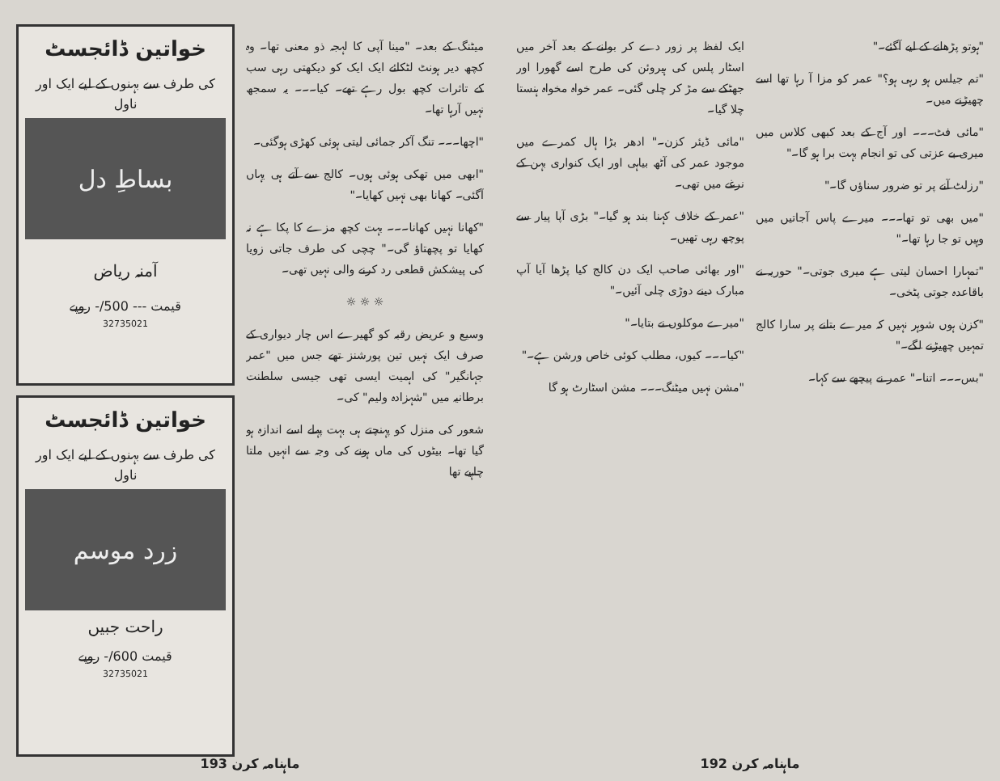میٹنگ کے بعد۔ "مینا آپی کا لہجہ ذو معنی تھا۔ وہ کچھ دیر ہونٹ لٹکائے ایک ایک کو دیکھتی رہی سب کے تاثرات کچھ بول رہے تھے۔ کیا۔۔۔ یہ سمجھ نہیں آرہا تھا۔
"اچھا۔۔۔ تنگ آکر جمائی لیتی ہوئی کھڑی ہوگئی۔
"ابھی میں تھکی ہوئی ہوں۔ کالج سے آتے ہی یہاں آگئی۔ کھانا بھی نہیں کھایا۔"
"کھانا نہیں کھانا۔۔۔ بہت کچھ مزے کا پکا ہے نہ کھایا تو پچھتاؤ گی۔" چچی کی طرف جاتی زویا کی پیشکش قطعی رد کرنے والی نہیں تھی۔
☼ ☼ ☼
وسیع و عریض رقبہ کو گھیرے اس چار دیواری کے صرف ایک نہیں تین پورشنز تھے جس میں "عمر جہانگیر" کی اہمیت ایسی تھی جیسی سلطنت برطانیہ میں "شہزادہ ولیم" کی۔
شعور کی منزل کو پہنچتے ہی بہت پہلے اسے اندازہ ہو گیا تھا۔ بیٹوں کی ماں ہونے کی وجہ سے انہیں ملتا چاہیے تھا
خواتین ڈائجسٹ
کی طرف سے بہنوں کے لیے ایک اور ناول
بساطِ دل
آمنہ ریاض
قیمت --- 500/- روپے
32735021
خواتین ڈائجسٹ
کی طرف سے بہنوں کے لیے ایک اور ناول
زرد موسم
راحت جبیں
قیمت 600/- روپے
32735021
ماہنامہ کرن 193
"ہوتو پڑھانے کے لیے آگئے۔"
"تم جیلس ہو رہی ہو؟" عمر کو مزا آ رہا تھا اسے چھیڑنے میں۔
"مائی فٹ۔۔۔ اور آج کے بعد کبھی کلاس میں میری بے عزتی کی تو انجام بہت برا ہو گا۔"
"رزلٹ آنے پر تو ضرور سناؤں گا۔"
"میں بھی تو تھا۔۔۔ میرے پاس آجاتیں میں وہیں تو جا رہا تھا۔"
"تمہارا احسان لیتی ہے میری جوتی۔" حوریہ نے باقاعدہ جوتی پٹخی۔
"کزن ہوں شوہر نہیں کہ میرے بتانے پر سارا کالج تمہیں چھیڑنے لگے۔"
"بس۔۔۔ اتنا۔" عمر نے پیچھے سے کہا۔
ایک لفظ پر زور دے کر بولنے کے بعد آخر میں اسٹار پلس کی ہیروئن کی طرح اسے گھورا اور جھٹکے سے مڑ کر چلی گئی۔ عمر خواہ مخواہ ہنستا چلا گیا۔
"مائی ڈیئر کزن۔" ادھر بڑا ہال کمرے میں موجود عمر کی آٹھ بیاہی اور ایک کنواری بہن کے نرغے میں تھی۔
"عمر کے خلاف کہنا بند ہو گیا۔" بڑی آپا پیار سے پوچھ رہی تھیں۔
"اور بھائی صاحب ایک دن کالج کیا پڑھا آیا آپ مبارک دینے دوڑی چلی آئیں۔"
"میرے موکلوں نے بتایا۔"
"کیا۔۔۔ کیوں، مطلب کوئی خاص ورشن ہے۔"
"مشن نہیں میٹنگ۔۔۔ مشن اسٹارٹ ہو گا
ماہنامہ کرن 192